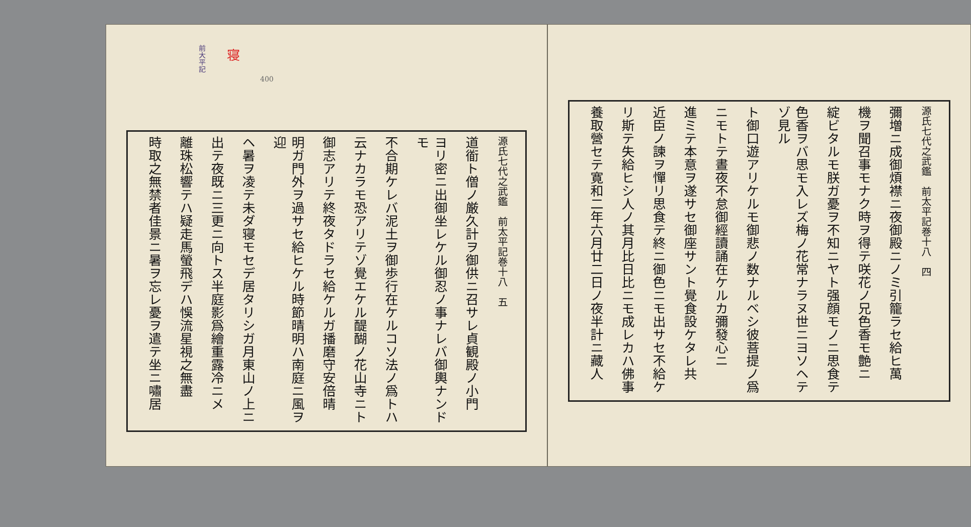前大平記
寝
400
源氏七代之武鑑　前太平記巻十八　五
道衜ト僧ノ厳久計ヲ御供ニ召サレ貞観殿ノ小門
ヨリ密ニ出御坐レケル御忍ノ事ナレバ御輿ナンドモ
不合期ケレバ泥土ヲ御歩行在ケルコソ法ノ爲トハ
云ナカラモ恐アリテゾ覺エケル醍醐ノ花山寺ニト
御志アリテ終夜タドラセ給ケルガ播磨守安倍晴
明ガ門外ヲ過サセ給ヒケル時節晴明ハ南庭ニ風ヲ迎
ヘ暑ヲ凌テ未ダ寝モセデ居タリシガ月東山ノ上ニ
出テ夜既ニ三更ニ向トス半庭影爲繪重露冷ニメ
離珠松響テハ疑走馬螢飛デハ悞流星視之無盡
時取之無禁者佳景ニ暑ヲ忘レ憂ヲ遣テ坐ニ嘯居
源氏七代之武鑑　前太平記巻十八　四
彌増ニ成御煩襟ニ夜御殿ニノミ引籠ラセ給ヒ萬
機ヲ聞召事モナク時ヲ得テ咲花ノ兄色香モ艶ニ
綻ビタルモ朕ガ憂ヲ不知ニヤト强顔モノニ思食テ
色香ヲバ思モ入レズ梅ノ花常ナラヌ世ニヨソヘテゾ見ル
ト御口遊アリケルモ御悲ノ数ナルベシ彼菩提ノ爲
ニモトテ晝夜不怠御經讀誦在ケルカ彌發心ニ
進ミテ本意ヲ遂サセ御座サント覺食設ケタレ共
近臣ノ諫ヲ憚リ思食テ終ニ御色ニモ出サセ不給ケ
リ斯テ失給ヒシ人ノ其月比日比ニモ成レカハ佛事
養取營セテ寛和二年六月廿二日ノ夜半計ニ藏人